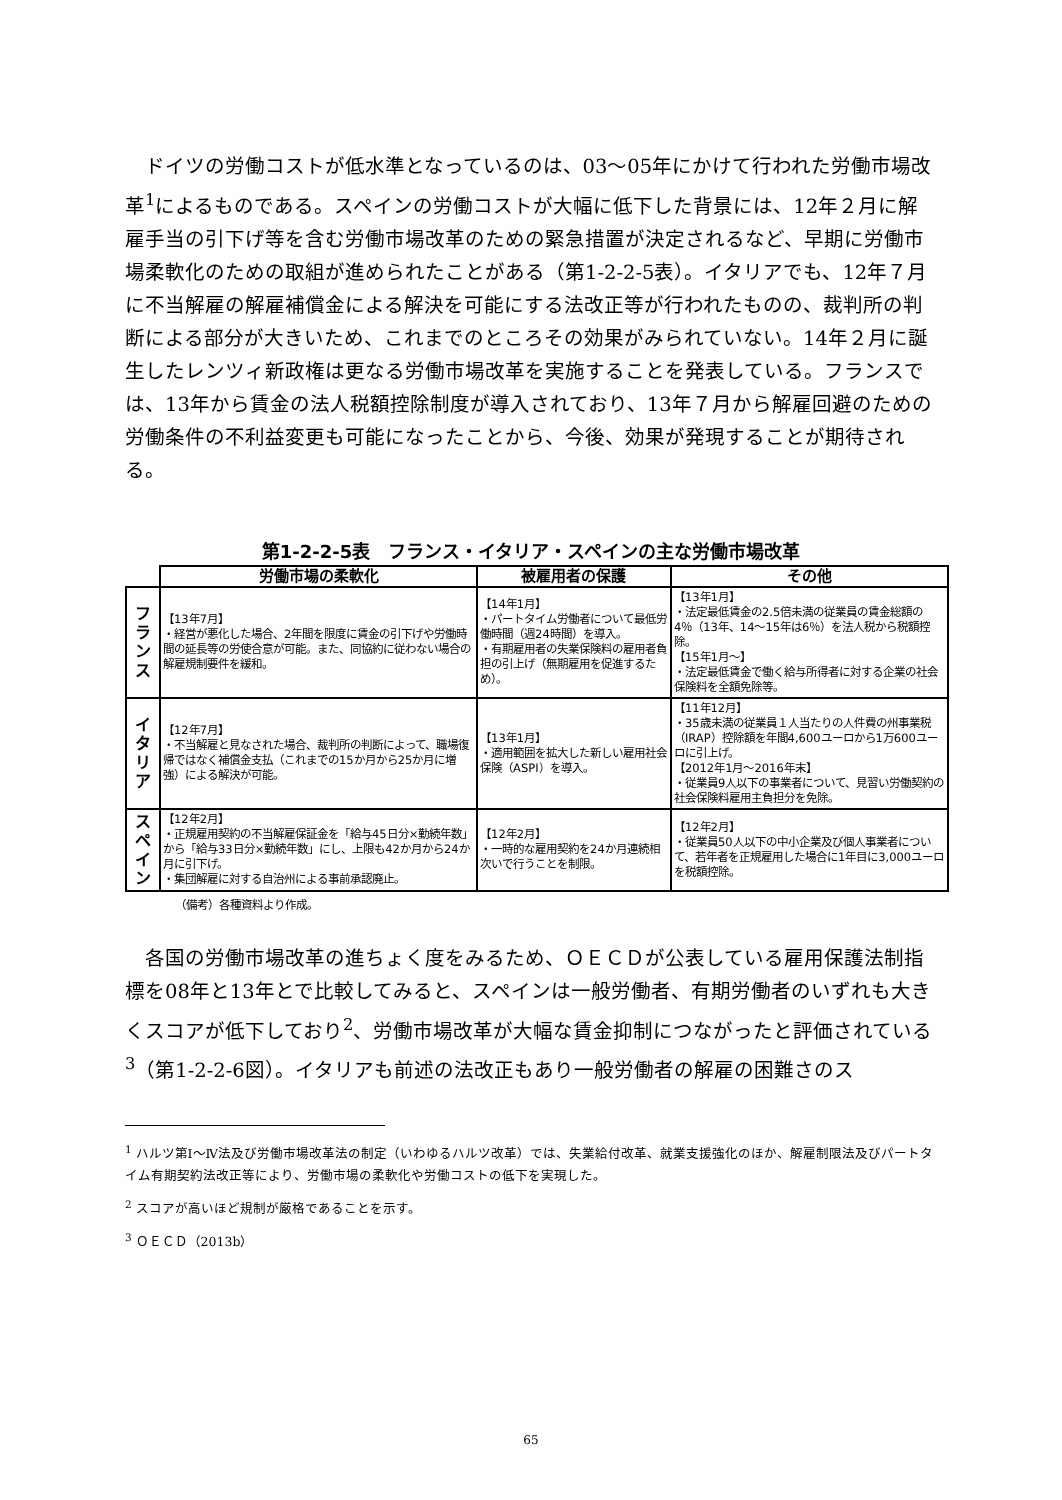ドイツの労働コストが低水準となっているのは、03～05年にかけて行われた労働市場改革<sup>1</sup>によるものである。スペインの労働コストが大幅に低下した背景には、12年２月に解雇手当の引下げ等を含む労働市場改革のための緊急措置が決定されるなど、早期に労働市場柔軟化のための取組が進められたことがある（第1-2-2-5表）。イタリアでも、12年７月に不当解雇の解雇補償金による解決を可能にする法改正等が行われたものの、裁判所の判断による部分が大きいため、これまでのところその効果がみられていない。14年２月に誕生したレンツィ新政権は更なる労働市場改革を実施することを発表している。フランスでは、13年から賃金の法人税額控除制度が導入されており、13年７月から解雇回避のための労働条件の不利益変更も可能になったことから、今後、効果が発現することが期待される。
第1-2-2-5表　フランス・イタリア・スペインの主な労働市場改革
| | 労働市場の柔軟化 | 被雇用者の保護 | その他 |
| --- | --- | --- | --- |
| フ ラ ン ス | 【13年7月】 ・経営が悪化した場合、2年間を限度に賃金の引下げや労働時間の延長等の労使合意が可能。また、同協約に従わない場合の解雇規制要件を緩和。 | 【14年1月】 ・パートタイム労働者について最低労働時間（週24時間）を導入。 ・有期雇用者の失業保険料の雇用者負担の引上げ（無期雇用を促進するため）。 | 【13年1月】 ・法定最低賃金の2.5倍未満の従業員の賃金総額の4％（13年、14～15年は6％）を法人税から税額控除。 【15年1月～】 ・法定最低賃金で働く給与所得者に対する企業の社会保険料を全額免除等。 |
| イ タ リ ア | 【12年7月】 ・不当解雇と見なされた場合、裁判所の判断によって、職場復帰ではなく補償金支払（これまでの15か月から25か月に増強）による解決が可能。 | 【13年1月】 ・適用範囲を拡大した新しい雇用社会保険（ASPI）を導入。 | 【11年12月】 ・35歳未満の従業員１人当たりの人件費の州事業税（IRAP）控除額を年間4,600ユーロから1万600ユーロに引上げ。 【2012年1月～2016年末】 ・従業員9人以下の事業者について、見習い労働契約の社会保険料雇用主負担分を免除。 |
| ス ペ イ ン | 【12年2月】 ・正規雇用契約の不当解雇保証金を「給与45日分×勤続年数」から「給与33日分×勤続年数」にし、上限も42か月から24か月に引下げ。 ・集団解雇に対する自治州による事前承認廃止。 | 【12年2月】 ・一時的な雇用契約を24か月連続相次いで行うことを制限。 | 【12年2月】 ・従業員50人以下の中小企業及び個人事業者について、若年者を正規雇用した場合に1年目に3,000ユーロを税額控除。 |
（備考）各種資料より作成。
各国の労働市場改革の進ちょく度をみるため、ＯＥＣＤが公表している雇用保護法制指標を08年と13年とで比較してみると、スペインは一般労働者、有期労働者のいずれも大きくスコアが低下しており<sup>2</sup>、労働市場改革が大幅な賃金抑制につながったと評価されている<sup>3</sup>（第1-2-2-6図）。イタリアも前述の法改正もあり一般労働者の解雇の困難さのス
<sup>1</sup> ハルツ第Ⅰ～Ⅳ法及び労働市場改革法の制定（いわゆるハルツ改革）では、失業給付改革、就業支援強化のほか、解雇制限法及びパートタイム有期契約法改正等により、労働市場の柔軟化や労働コストの低下を実現した。
<sup>2</sup> スコアが高いほど規制が厳格であることを示す。
<sup>3</sup> ＯＥＣＤ（2013b）
65